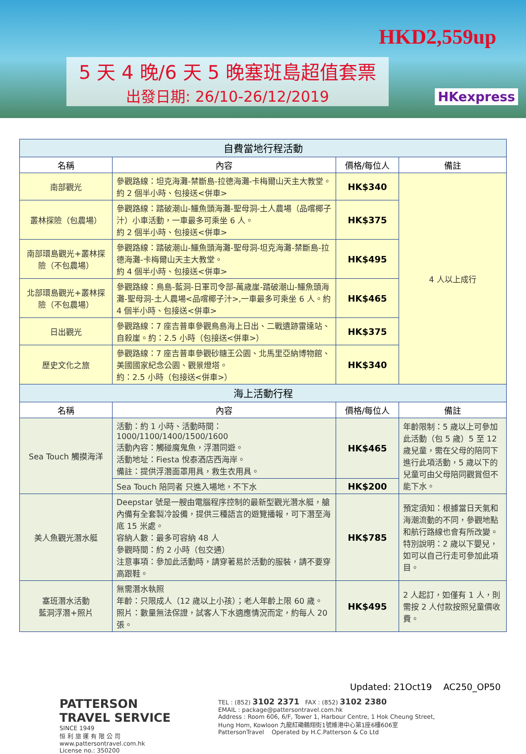5 天 4 晚/6 天 5 晚塞班島超值套票
出發日期: 26/10-26/12/2019
HKD2,559up
HKexpress
| 自費當地行程活動 | | | |
| --- | --- | --- | --- |
| 名稱 | 內容 | 價格/每位人 | 備註 |
| 南部觀光 | 參觀路線：坦克海灘-禁斷島-拉德海灘-卡梅爾山天主大教堂。約 2 個半小時、包接送<併車> | HK$340 | 4 人以上成行 |
| 叢林探險（包農場） | 參觀路線：踏破潮山-鱷魚頭海灘-聖母洞-土人農場（品嚐椰子汁）小車活動，一車最多可乘坐 6 人。 約 2 個半小時、包接送<併車> | HK$375 | |
| 南部環島觀光+叢林探險（不包農場） | 參觀路線：踏破潮山-鱷魚頭海灘-聖母洞-坦克海灘-禁斷島-拉德海灘-卡梅爾山天主大教堂。 約 4 個半小時、包接送<併車> | HK$495 | |
| 北部環島觀光+叢林探險（不包農場） | 參觀路線：鳥島-藍洞-日軍司令部-萬歲崖-踏破潮山-鱷魚頭海灘-聖母洞-土人農場<品嚐椰子汁>,一車最多可乘坐 6 人。約 4 個半小時、包接送<併車> | HK$465 | |
| 日出觀光 | 參觀路線：7 座吉普車參觀鳥島海上日出、二戰遺跡雷達站、自殺崖。約：2.5 小時（包接送<併車>） | HK$375 | |
| 歷史文化之旅 | 參觀路線：7 座吉普車參觀砂糖王公園、北馬里亞納博物館、美國國家紀念公園、觀景燈塔。 約：2.5 小時（包接送<併車>） | HK$340 | |
| 海上活動行程 | | | |
| 名稱 | 內容 | 價格/每位人 | 備註 |
| Sea Touch 觸摸海洋 | 活動：約 1 小時、活動時間：1000/1100/1400/1500/1600 活動內容：觸碰魔鬼魚，浮潛同遊。 活動地址：Fiesta 悅泰酒店西海岸。 備註：提供浮潛面罩用具，救生衣用具。 | HK$465 | 年齡限制：5 歲以上可參加此活動（包 5 歲）5 至 12 歲兒童，需在父母的陪同下進行此項活動，5 歲以下的兒童可由父母陪同觀賞但不能下水。 |
| | Sea Touch 陪同者 只進入場地，不下水 | HK$200 | |
| 美人魚觀光潛水艇 | Deepstar 號是一艘由電腦程序控制的最新型觀光潛水艇，艙內備有全套製冷設備，提供三種語言的遊覽播報，可下潛至海底 15 米處。 容納人數：最多可容納 48 人 參觀時間：約 2 小時（包交通） 注意事項：參加此活動時，請穿著易於活動的服裝，請不要穿高跟鞋。 | HK$785 | 預定須知：根據當日天氣和海潮流動的不同，參觀地點和航行路線也會有所改變。特別說明：2 歲以下嬰兒，如可以自己行走可參加此項目。 |
| 塞班潛水活動 藍洞浮潛+照片 | 無需潛水執照 年齡：只限成人（12 歲以上小孩）；老人年齡上限 60 歲。 照片：數量無法保證，試客人下水適應情況而定，約每人 20 張。 | HK$495 | 2 人起訂，如僅有 1 人，則需按 2 人付款按照兒童價收費。 |
Updated: 21Oct19 AC250_OP50
PATTERSON
TRAVEL SERVICE
SINCE 1949
恒 利 旅 運 有 限 公 司
www.pattersontravel.com.hk
License no.: 350200
TEL : (852) 3102 2371 FAX : (852) 3102 2380
EMAIL : package@pattersontravel.com.hk
Address : Room 606, 6/F, Tower 1, Harbour Centre, 1 Hok Cheung Street,
Hung Hom, Kowloon 九龍紅磡鶴翔街1號維港中心第1座6樓606室
PattersonTravel Operated by H.C.Patterson & Co Ltd